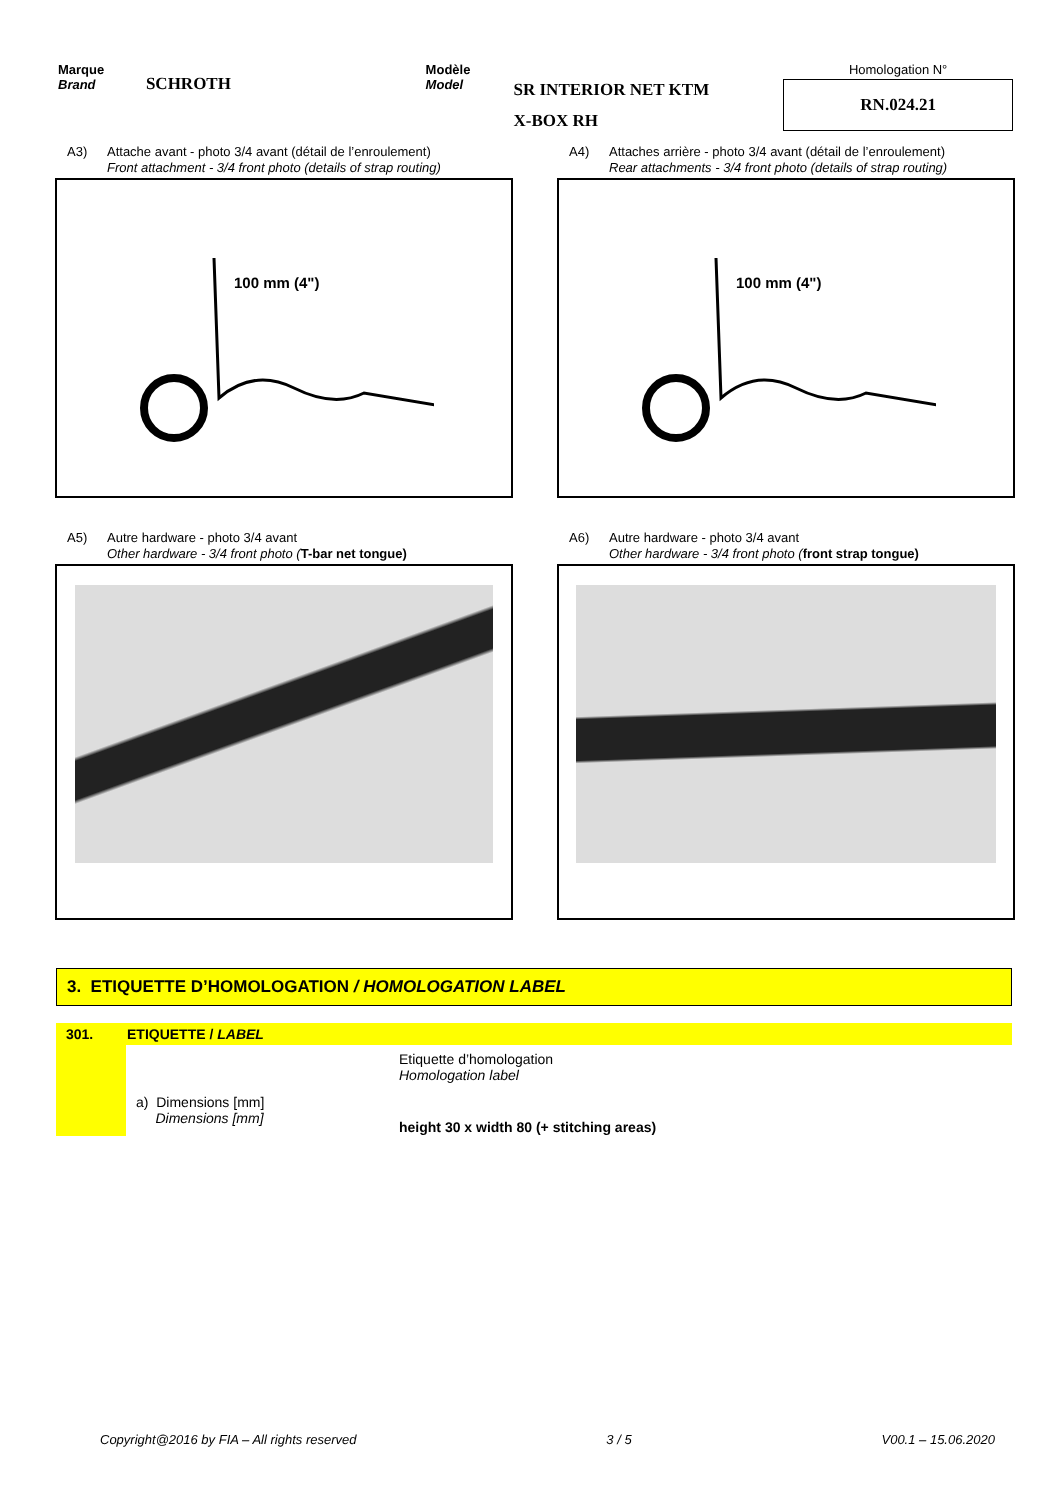Marque
Brand
SCHROTH
Modèle
Model
SR INTERIOR NET KTM
X-BOX RH
Homologation N°
RN.024.21
A3) Attache avant - photo 3/4 avant (détail de l’enroulement)
Front attachment - 3/4 front photo (details of strap routing)
100 mm (4")
A4) Attaches arrière - photo 3/4 avant (détail de l’enroulement)
Rear attachments - 3/4 front photo (details of strap routing)
100 mm (4")
A5) Autre hardware - photo 3/4 avant
Other hardware - 3/4 front photo (T-bar net tongue)
A6) Autre hardware - photo 3/4 avant
Other hardware - 3/4 front photo (front strap tongue)
3. ETIQUETTE D’HOMOLOGATION / HOMOLOGATION LABEL
| 301. | ETIQUETTE / LABEL | |
| --- | --- | --- |
| | | Etiquette d’homologation Homologation label |
| | a) Dimensions [mm] Dimensions [mm] | height 30 x width 80 (+ stitching areas) |
Copyright@2016 by FIA – All rights reserved 3 / 5 V00.1 – 15.06.2020